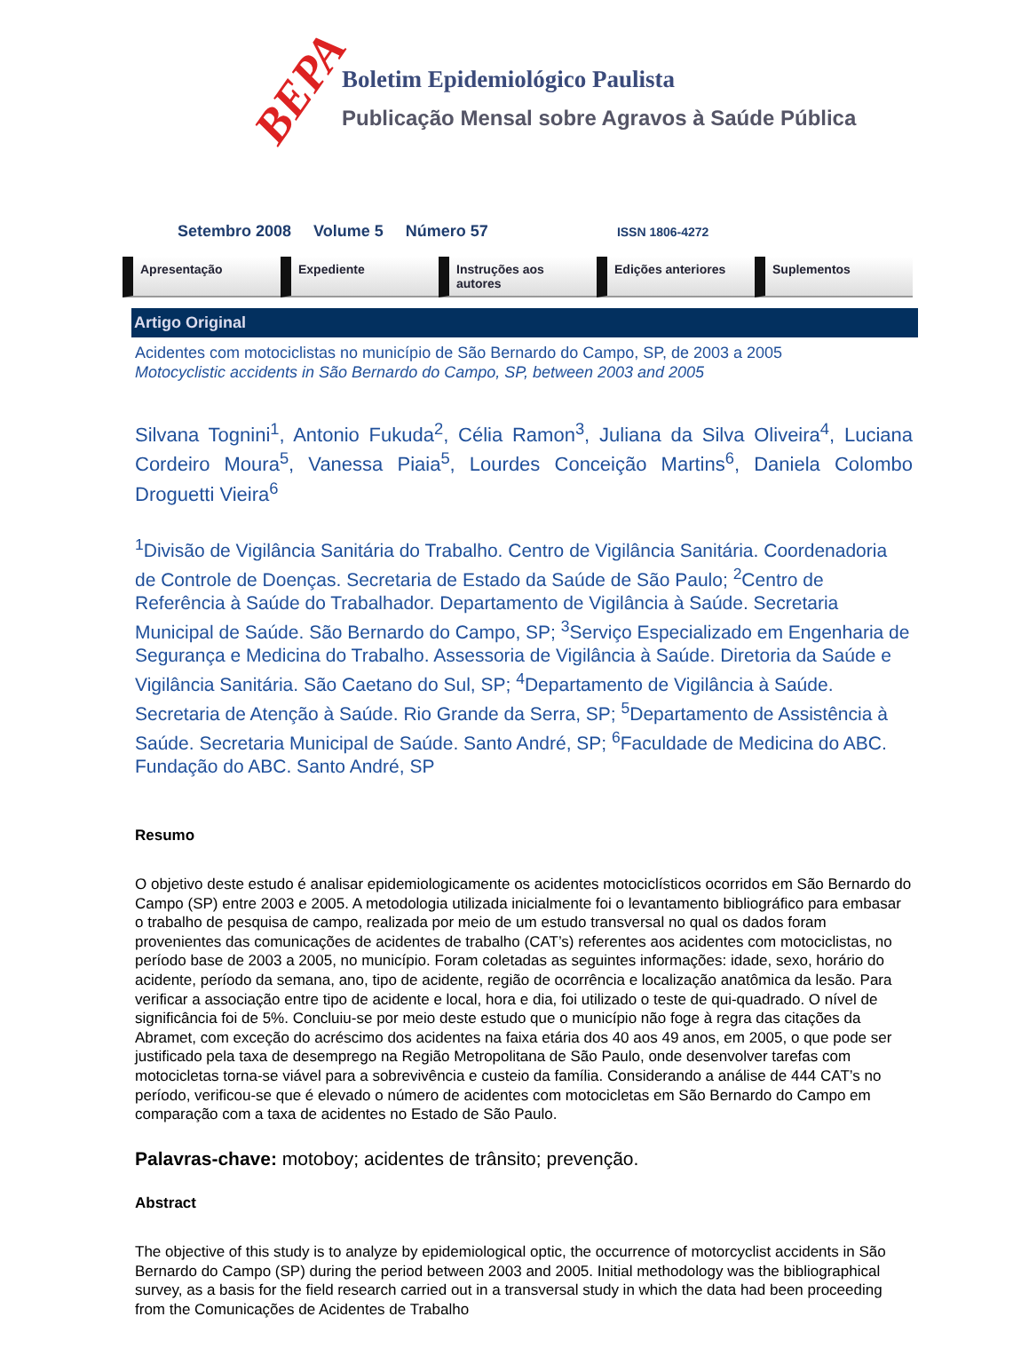BEPA
Boletim Epidemiológico Paulista
Publicação Mensal sobre Agravos à Saúde Pública
Setembro 2008 Volume 5 Número 57 ISSN 1806-4272
Apresentação Expediente Instruções aos autores Edições anteriores Suplementos
Artigo Original
Acidentes com motociclistas no município de São Bernardo do Campo, SP, de 2003 a 2005
Motocyclistic accidents in São Bernardo do Campo, SP, between 2003 and 2005
Silvana Tognini<sup>1</sup>, Antonio Fukuda<sup>2</sup>, Célia Ramon<sup>3</sup>, Juliana da Silva Oliveira<sup>4</sup>, Luciana Cordeiro Moura<sup>5</sup>, Vanessa Piaia<sup>5</sup>, Lourdes Conceição Martins<sup>6</sup>, Daniela Colombo Droguetti Vieira<sup>6</sup>
<sup>1</sup> Divisão de Vigilância Sanitária do Trabalho. Centro de Vigilância Sanitária. Coordenadoria de Controle de Doenças. Secretaria de Estado da Saúde de São Paulo; <sup>2</sup>Centro de Referência à Saúde do Trabalhador. Departamento de Vigilância à Saúde. Secretaria Municipal de Saúde. São Bernardo do Campo, SP; <sup>3</sup>Serviço Especializado em Engenharia de Segurança e Medicina do Trabalho. Assessoria de Vigilância à Saúde. Diretoria da Saúde e Vigilância Sanitária. São Caetano do Sul, SP; <sup>4</sup>Departamento de Vigilância à Saúde. Secretaria de Atenção à Saúde. Rio Grande da Serra, SP; <sup>5</sup>Departamento de Assistência à Saúde. Secretaria Municipal de Saúde. Santo André, SP; <sup>6</sup>Faculdade de Medicina do ABC. Fundação do ABC. Santo André, SP
Resumo
O objetivo deste estudo é analisar epidemiologicamente os acidentes motociclísticos ocorridos em São Bernardo do Campo (SP) entre 2003 e 2005. A metodologia utilizada inicialmente foi o levantamento bibliográfico para embasar o trabalho de pesquisa de campo, realizada por meio de um estudo transversal no qual os dados foram provenientes das comunicações de acidentes de trabalho (CAT’s) referentes aos acidentes com motociclistas, no período base de 2003 a 2005, no município. Foram coletadas as seguintes informações: idade, sexo, horário do acidente, período da semana, ano, tipo de acidente, região de ocorrência e localização anatômica da lesão. Para verificar a associação entre tipo de acidente e local, hora e dia, foi utilizado o teste de qui-quadrado. O nível de significância foi de 5%. Concluiu-se por meio deste estudo que o município não foge à regra das citações da Abramet, com exceção do acréscimo dos acidentes na faixa etária dos 40 aos 49 anos, em 2005, o que pode ser justificado pela taxa de desemprego na Região Metropolitana de São Paulo, onde desenvolver tarefas com motocicletas torna-se viável para a sobrevivência e custeio da família. Considerando a análise de 444 CAT’s no período, verificou-se que é elevado o número de acidentes com motocicletas em São Bernardo do Campo em comparação com a taxa de acidentes no Estado de São Paulo.
Palavras-chave: motoboy; acidentes de trânsito; prevenção.
Abstract
The objective of this study is to analyze by epidemiological optic, the occurrence of motorcyclist accidents in São Bernardo do Campo (SP) during the period between 2003 and 2005. Initial methodology was the bibliographical survey, as a basis for the field research carried out in a transversal study in which the data had been proceeding from the Comunicações de Acidentes de Trabalho